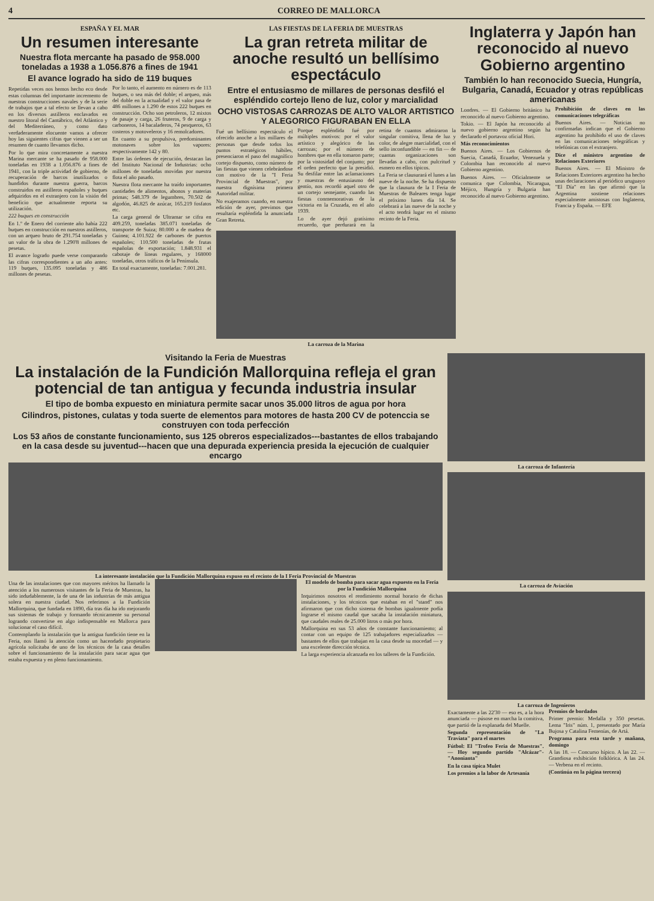4 CORREO DE MALLORCA
ESPAÑA Y EL MAR
Un resumen interesante
Nuestra flota mercante ha pasado de 958.000 toneladas a 1938 a 1.056.876 a fines de 1941
El avance logrado ha sido de 119 buques
Repetidas veces nos hemos hecho eco desde estas columnas del importante incremento de nuestras construcciones navales y de la serie de trabajos que a tal efecto se llevan a cabo en los diversos astilleros enclavados en nuestro litoral del Cantábrico, del Atlántico y del Mediterráneo, y como dato verdaderamente elocuente vamos a ofrecer hoy las siguientes cifras que vienen a ser un resumen de cuanto llevamos dicho.
Por lo que mira concretamente a nuestra Marina mercante se ha pasado de 958.000 toneladas en 1938 a 1.056.876 a fines de 1941, con la triple actividad de gobierno, de recuperación de barcos inutilizados o hundidos durante nuestra guerra, barcos construidos en astilleros españoles y buques adquiridos en el extranjero con la visión del beneficio que actualmente reporta su utilización.
222 buques en construcción
En 1.º de Enero del corriente año había 222 buques en construcción en nuestros astilleros, con un arqueo bruto de 291.754 toneladas y un valor de la obra de 1.290'8 millones de pesetas.
El avance logrado puede verse comparando las cifras correspondientes a un año antes: 119 buques, 135.095 toneladas y 486 millones de pesetas.
Por lo tanto, el aumento en número es de 113 buques, o sea más del doble; el arqueo, más del doble en la actualidad y el valor pasa de 486 millones a 1.290 de estos 222 buques en construcción. Ocho son petroleros, 12 mixtos de pasaje y carga, 26 fruteros, 9 de carga y carboneros, 14 bacaladeros, 74 pesqueros, 63 costeros y motoveleros y 16 remolcadores.
En cuanto a su propulsiva, predominantes motonaves sobre los vapores: respectivamente 142 y 80.
Entre las órdenes de ejecución, destacan las del Instituto Nacional de Industrias: ocho millones de toneladas movidas por nuestra flota el año pasado.
Nuestra flota mercante ha traído importantes cantidades de alimentos, abonos y materias primas; 548.379 de legumbres, 70.502 de algodón, 46.825 de azúcar, 165.219 fosfatos etc.
La carga general de Ultramar se cifra en 409.259, toneladas 385.071 toneladas de transporte de Suiza; 80.000 a de madera de Guinea; 4.101.922 de carbones de puertos españoles; 110.500 toneladas de frutas españolas de exportación; 1.848.931 el cabotaje de líneas regulares, y 168000 toneladas, otros tráficos de la Península.
En total exactamente, toneladas: 7.001.281.
LAS FIESTAS DE LA FERIA DE MUESTRAS
La gran retreta militar de anoche resultó un bellísimo espectáculo
Entre el entusiasmo de millares de personas desfiló el espléndido cortejo lleno de luz, color y marcialidad
OCHO VISTOSAS CARROZAS DE ALTO VALOR ARTISTICO Y ALEGORICO FIGURABAN EN ELLA
Fué un bellísimo espectáculo el ofrecido anoche a los millares de personas que desde todos los puntos estratégicos hábiles, presenciaron el paso del magnífico cortejo dispuesto, como número de las fiestas que vienen celebrándose con motivo de la "I Feria Provincial de Muestras", por nuestra dignísima primera Autoridad militar.
No exajeramos cuando, en nuestra edición de ayer, previmos que resultaría espléndida la anunciada Gran Retreta.
Porque espléndida fué por múltiples motivos: por el valor artístico y alegórico de las carrozas; por el número de hombres que en ella tomaron parte; por la vistosidad del conjunto; por el orden perfecto que la presidió. Su desfilar entre las aclamaciones y muestras de entusiasmo del gentío, nos recordó aquel otro de un cortejo semejante, cuando las fiestas conmemorativas de la victoria en la Cruzada, en el año 1939.
Lo de ayer dejó gratísimo recuerdo, que perdurará en la retina de cuantos admiraron la singular comitiva, llena de luz y color, de alegre marcialidad, con el sello inconfundible — en fin — de cuantas organizaciones son llevadas a cabo, con pulcritud y esmero en ellos típicos.
La Feria se clausurará el lunes a las nueve de la noche. Se ha dispuesto que la clausura de la I Feria de Muestras de Baleares tenga lugar el próximo lunes día 14. Se celebrará a las nueve de la noche y el acto tendrá lugar en el mismo recinto de la Feria.
La carroza de la Marina
Inglaterra y Japón han reconocido al nuevo Gobierno argentino
También lo han reconocido Suecia, Hungría, Bulgaria, Canadá, Ecuador y otras repúblicas americanas
Londres. — El Gobierno británico ha reconocido al nuevo Gobierno argentino.
Tokio. — El Japón ha reconocido al nuevo gobierno argentino según ha declarado el portavoz oficial Hori.
Más reconocimientos
Buenos Aires. — Los Gobiernos de Suecia, Canadá, Ecuador, Venezuela y Colombia han reconocido al nuevo Gobierno argentino.
Buenos Aires. — Oficialmente se comunica que Colombia, Nicaragua, Méjico, Hungría y Bulgaria han reconocido al nuevo Gobierno argentino.
Prohibición de claves en las comunicaciones telegráficas
Buenos Aires. — Noticias no confirmadas indican que el Gobierno argentino ha prohibido el uso de claves en las comunicaciones telegráficas y telefónicas con el extranjero.
Dice el ministro argentino de Relaciones Exteriores
Buenos Aires. — El Ministro de Relaciones Exteriores argentino ha hecho unas declaraciones al periódico uruguayo "El Día" en las que afirmó que la Argentina sostiene relaciones especialmente amistosas con Inglaterra, Francia y España. — EFE
Visitando la Feria de Muestras
La instalación de la Fundición Mallorquina refleja el gran potencial de tan antigua y fecunda industria insular
El tipo de bomba expuesto en miniatura permite sacar unos 35.000 litros de agua por hora
Cilindros, pistones, culatas y toda suerte de elementos para motores de hasta 200 CV de potenccia se construyen con toda perfección
Los 53 años de constante funcionamiento, sus 125 obreros especializados---bastantes de ellos trabajando en la casa desde su juventud---hacen que una depurada experiencia presida la ejecución de cualquier encargo
La interesante instalación que la Fundición Mallorquina expuso en el recinto de la I Feria Provincial de Muestras
Una de las instalaciones que con mayores méritos ha llamado la atención a los numerosos visitantes de la Feria de Muestras, ha sido indudablemente, la de una de las industrias de más antigua solera en nuestra ciudad. Nos referimos a la Fundición Mallorquina, que fundada en 1890, día tras día ha ido mejorando sus sistemas de trabajo y formando técnicamente su personal logrando convertirse en algo indispensable en Mallorca para solucionar el caso difícil.
Contemplando la instalación que la antigua fundición tiene en la Feria, nos llamó la atención como un hacendado propietario agrícola solicitaba de uno de los técnicos de la casa detalles sobre el funcionamiento de la instalación para sacar agua que estaba expuesta y en pleno funcionamiento.
El modelo de bomba para sacar agua expuesto en la Feria por la Fundición Mallorquina
Inquirimos nosotros el rendimiento normal horario de dichas instalaciones, y los técnicos que estaban en el "stand" nos afirmaron que con dicho sistema de bombas igualmente podía lograrse el mismo caudal que sacaba la instalación miniatura, que caudales reales de 25.000 litros o más por hora.
Mallorquina en sus 53 años de constante funcionamiento; al contar con un equipo de 125 trabajadores especializados — bastantes de ellos que trabajan en la casa desde su mocedad — y una excelente dirección técnica.
La larga experiencia alcanzada en los talleres de la Fundición.
La carroza de Infantería
La carroza de Aviación
La carroza de Ingenieros
Exactamente a las 22'30 — eso es, a la hora anunciada — púsose en marcha la comitiva, que partió de la explanada del Muelle.
Segunda representación de "La Traviata" para el martes
Fútbol: El "Trofeo Feria de Muestras". — Hoy segundo partido "Alcázar"-"Anonianta"
En la casa típica Mulet
Los premios a la labor de Artesanía
Premios de bordados
Primer premio: Medalla y 350 pesetas. Lema "Iris" núm. 1, presentado por María Bujosa y Catalina Femenías, de Artá.
Programa para esta tarde y mañana, domingo
A las 18. — Concurso hípico. A las 22. — Grandiosa exhibición folklórica. A las 24. — Verbena en el recinto.
(Continúa en la página tercera)